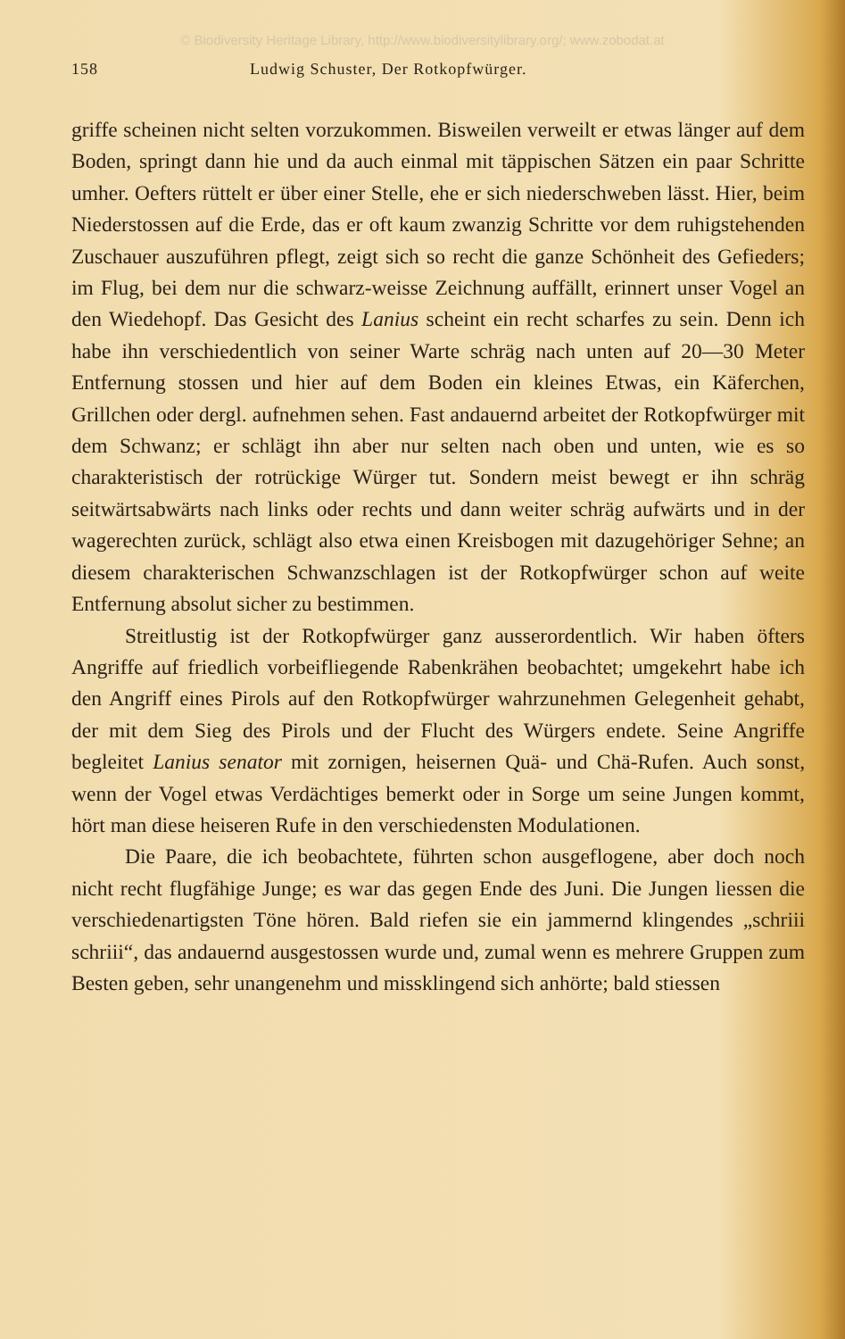© Biodiversity Heritage Library, http://www.biodiversitylibrary.org/; www.zobodat.at
158 Ludwig Schuster, Der Rotkopfwürger.
griffe scheinen nicht selten vorzukommen. Bisweilen verweilt er etwas länger auf dem Boden, springt dann hie und da auch einmal mit täppischen Sätzen ein paar Schritte umher. Oefters rüttelt er über einer Stelle, ehe er sich niederschweben lässt. Hier, beim Niederstossen auf die Erde, das er oft kaum zwanzig Schritte vor dem ruhigstehenden Zuschauer auszuführen pflegt, zeigt sich so recht die ganze Schönheit des Gefieders; im Flug, bei dem nur die schwarz-weisse Zeichnung auffällt, erinnert unser Vogel an den Wiedehopf. Das Gesicht des Lanius scheint ein recht scharfes zu sein. Denn ich habe ihn verschiedentlich von seiner Warte schräg nach unten auf 20—30 Meter Entfernung stossen und hier auf dem Boden ein kleines Etwas, ein Käferchen, Grillchen oder dergl. aufnehmen sehen. Fast andauernd arbeitet der Rotkopfwürger mit dem Schwanz; er schlägt ihn aber nur selten nach oben und unten, wie es so charakteristisch der rotrückige Würger tut. Sondern meist bewegt er ihn schräg seitwärtsabwärts nach links oder rechts und dann weiter schräg aufwärts und in der wagerechten zurück, schlägt also etwa einen Kreisbogen mit dazugehöriger Sehne; an diesem charakterischen Schwanzschlagen ist der Rotkopfwürger schon auf weite Entfernung absolut sicher zu bestimmen.
Streitlustig ist der Rotkopfwürger ganz ausserordentlich. Wir haben öfters Angriffe auf friedlich vorbeifliegende Rabenkrähen beobachtet; umgekehrt habe ich den Angriff eines Pirols auf den Rotkopfwürger wahrzunehmen Gelegenheit gehabt, der mit dem Sieg des Pirols und der Flucht des Würgers endete. Seine Angriffe begleitet Lanius senator mit zornigen, heisernen Quä- und Chä-Rufen. Auch sonst, wenn der Vogel etwas Verdächtiges bemerkt oder in Sorge um seine Jungen kommt, hört man diese heiseren Rufe in den verschiedensten Modulationen.
Die Paare, die ich beobachtete, führten schon ausgeflogene, aber doch noch nicht recht flugfähige Junge; es war das gegen Ende des Juni. Die Jungen liessen die verschiedenartigsten Töne hören. Bald riefen sie ein jammernd klingendes „schriii schriii“, das andauernd ausgestossen wurde und, zumal wenn es mehrere Gruppen zum Besten geben, sehr unangenehm und missklingend sich anhörte; bald stiessen